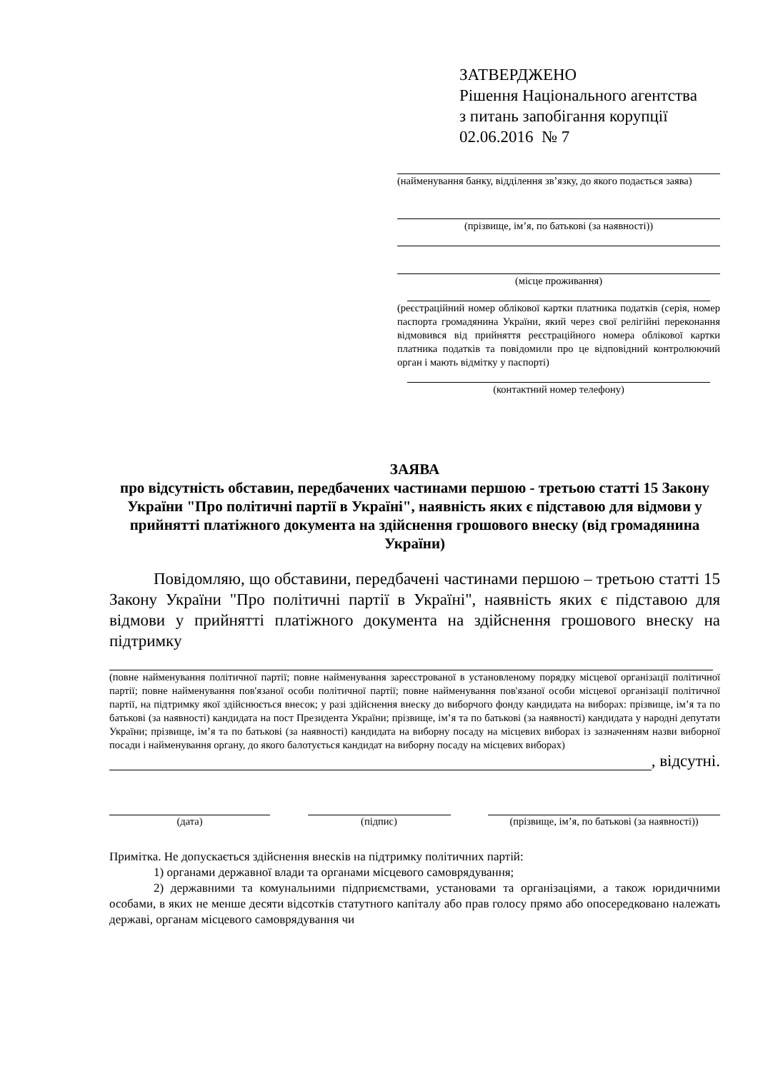ЗАТВЕРДЖЕНО
Рішення Національного агентства
з питань запобігання корупції
02.06.2016 № 7
(найменування банку, відділення зв’язку, до якого подається заява)
(прізвище, ім’я, по батькові (за наявності))
(місце проживання)
(реєстраційний номер облікової картки платника податків (серія, номер паспорта громадянина України, який через свої релігійні переконання відмовився від прийняття реєстраційного номера облікової картки платника податків та повідомили про це відповідний контролюючий орган і мають відмітку у паспорті)
(контактний номер телефону)
ЗАЯВА
про відсутність обставин, передбачених частинами першою - третьою статті 15 Закону України "Про політичні партії в Україні", наявність яких є підставою для відмови у прийнятті платіжного документа на здійснення грошового внеску (від громадянина України)
Повідомляю, що обставини, передбачені частинами першою – третьою статті 15 Закону України "Про політичні партії в Україні", наявність яких є підставою для відмови у прийнятті платіжного документа на здійснення грошового внеску на підтримку
(повне найменування політичної партії; повне найменування зареєстрованої в установленому порядку місцевої організації політичної партії; повне найменування пов'язаної особи політичної партії; повне найменування пов'язаної особи місцевої організації політичної партії, на підтримку якої здійснюється внесок; у разі здійснення внеску до виборчого фонду кандидата на виборах: прізвище, ім’я та по батькові (за наявності) кандидата на пост Президента України; прізвище, ім’я та по батькові (за наявності) кандидата у народні депутати України; прізвище, ім’я та по батькові (за наявності) кандидата на виборну посаду на місцевих виборах із зазначенням назви виборної посади і найменування органу, до якого балотується кандидат на виборну посаду на місцевих виборах)
, відсутні.
(дата) (підпис) (прізвище, ім’я, по батькові (за наявності))
Примітка. Не допускається здійснення внесків на підтримку політичних партій:
1) органами державної влади та органами місцевого самоврядування;
2) державними та комунальними підприємствами, установами та організаціями, а також юридичними особами, в яких не менше десяти відсотків статутного капіталу або прав голосу прямо або опосередковано належать державі, органам місцевого самоврядування чи